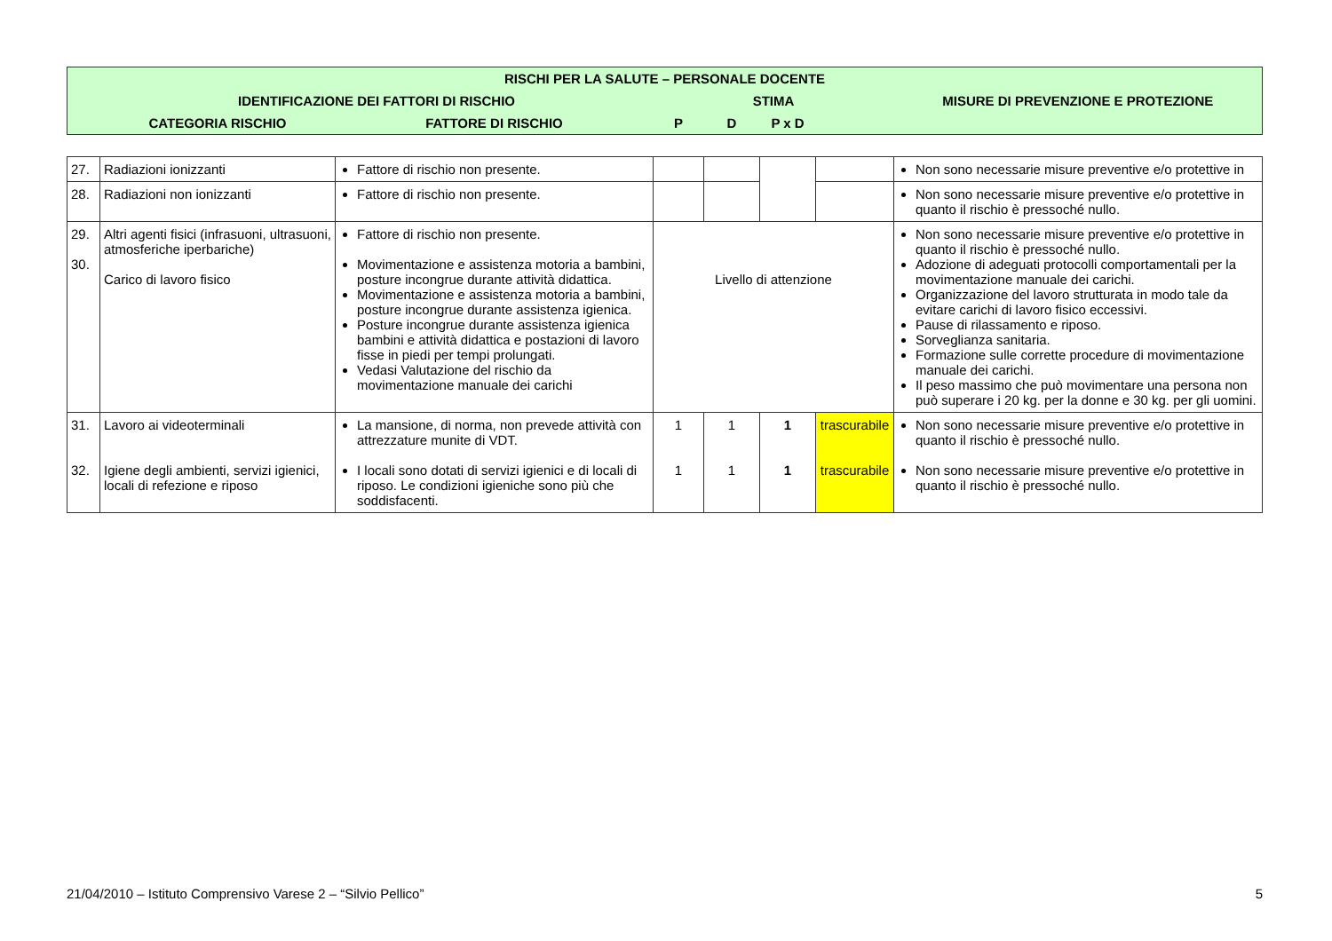| RISCHI PER LA SALUTE – PERSONALE DOCENTE | | | | | | | |
| --- | --- | --- | --- | --- | --- | --- | --- |
| | IDENTIFICAZIONE DEI FATTORI DI RISCHIO | | STIMA | | | | MISURE DI PREVENZIONE E PROTEZIONE |
| | CATEGORIA RISCHIO | FATTORE DI RISCHIO | P | D | P x D | | |
| 27. | Radiazioni ionizzanti | Fattore di rischio non presente. | | | | | Non sono necessarie misure preventive e/o protettive in |
| 28. | Radiazioni non ionizzanti | Fattore di rischio non presente. | | | | | Non sono necessarie misure preventive e/o protettive in quanto il rischio è pressoché nullo. |
| 29. 30. | Altri agenti fisici (infrasuoni, ultrasuoni, atmosferiche iperbariche) Carico di lavoro fisico | Fattore di rischio non presente. Movimentazione e assistenza motoria a bambini, posture incongrue durante attività didattica. Movimentazione e assistenza motoria a bambini, posture incongrue durante assistenza igienica. Posture incongrue durante assistenza igienica bambini e attività didattica e postazioni di lavoro fisse in piedi per tempi prolungati. Vedasi Valutazione del rischio da movimentazione manuale dei carichi | Livello di attenzione | | | | Non sono necessarie misure preventive e/o protettive in quanto il rischio è pressoché nullo. Adozione di adeguati protocolli comportamentali per la movimentazione manuale dei carichi. Organizzazione del lavoro strutturata in modo tale da evitare carichi di lavoro fisico eccessivi. Pause di rilassamento e riposo. Sorveglianza sanitaria. Formazione sulle corrette procedure di movimentazione manuale dei carichi. Il peso massimo che può movimentare una persona non può superare i 20 kg. per la donne e 30 kg. per gli uomini. |
| 31. 32. | Lavoro ai videoterminali Igiene degli ambienti, servizi igienici, locali di refezione e riposo | La mansione, di norma, non prevede attività con attrezzature munite di VDT. I locali sono dotati di servizi igienici e di locali di riposo. Le condizioni igieniche sono più che soddisfacenti. | 1 1 | 1 1 | 1 1 | trascurabile trascurabile | Non sono necessarie misure preventive e/o protettive in quanto il rischio è pressoché nullo. Non sono necessarie misure preventive e/o protettive in quanto il rischio è pressoché nullo. |
21/04/2010 – Istituto Comprensivo Varese 2 – “Silvio Pellico” 5